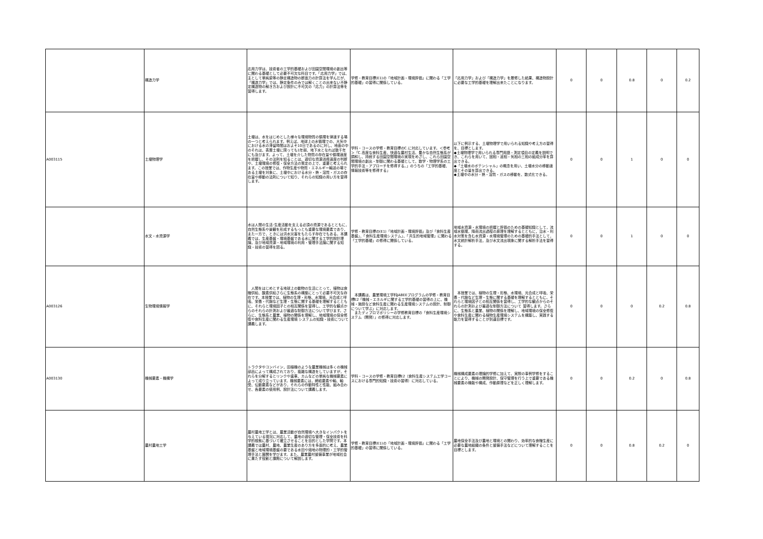| | 構造力学 | 応用力学は、技術者の工学的基礎および田園空間環境の創出等に関わる基礎として必要不可欠な科目です。「応用力学」では、主として単純梁等の静定構造物の断面力の計算法を学んだが、「構造力学」では、静定条件のみでは解くことの出来ない不静定構造物の解き方および設計に不可欠の「応力」の計算法等を習得します。 | 学修・教育目標(E1)の「地域計画・環境評価」に関わる「工学的基礎」の習得に関係している。 | 「応用力学」および「構造力学」を履修した結果、構造物設計に必要な工学的基礎を理解出来たことになります。 | 0 | 0 | 0.8 | 0 | 0.2 |
| A003115 | 土壌物理学 | 土壌は、水をはじめとした様々な環境物質の循環を律速する場の一つと考えられます。例えば、地球上の水循環での、大気中における水の滞留時間はおよそ10日であるのに対し、地面の中のそれは、表層土壌に限っても1年弱、地下水となれば数千年にも及びます。よって、土壌を介した物質の存在量や循環速度を把握し、その法則を知ることは、適切な資源消費速度の判断や、土壌環境の修復・保全方法の策定の上で、重要と考えられます。この授業では、作物生産や物質・エネルギー輸送の場である土壌を対象に、土壌中における水分・熱・溶質・ガスの存在量や移動の法則について知り、それらの知識の用い方を習得します。 | 学科・コースの学修・教育目標のC.に対応しています。＜参考＞「C.高度な食料生産、快適な農村生活、豊かな自然生態系が調和し、持続する田園空間環境の実現をめざし、これら田園空間環境の創出・制御に関わる基礎として、数学・物理学系の工学的手法・アプローチを修得する。」のうちの「工学的基礎、情報技術等を修得する」 | 以下に例示する、土壌物理学で用いられる知識や考え方の習得を、目標とします。 ◆土壌物理学で用いられる専門用語・測定項目の定義を説明でき、これらを用いて、固相・液相・気相の三相の組成分率を算出できる。 ◆「土壌水のポテンシャル」の概念を用い、土壌水分の移動速度とその量を算出できる。 ◆土壌中の水分・熱・溶質・ガスの移動を、数式化できる。 | 0 | 0 | 1 | 0 | 0 |
| | 水文・水資源学 | 水は人間の生活･生産活動を支える必須の資源であるとともに，自然生態系や景観を形成するもっとも重要な環境要素であり，また一方で，ときには洪水災害をもたらす存在でもある。本講義では，生産基盤・環境基盤である水に関する工学的設計理論，及び地域資源・地域環境の利用・管理手法論に関する知識・技術の習得を図る。 | 学修・教育目標の(E1)「地域計画・環境評価」及び「食料生産基盤」、「食料生産環境システム」、「共生的地域管理」に関わる「工学的基礎」の修得に関係している。 | 地域水資源・水環境の把握と評価のための基礎知識として，流域水循環，降雨流出過程の原理を理解するとともに，治水・利水対策を含む水資源・水環境管理のための基礎的手法として，水文統計解析手法，及び水文流出現象に関する解析手法を習得する。 | 0 | 0 | 1 | 0 | 0 |
| A003126 | 生物環境情報学 | 人間をはじめとする地球上の動物の生活にとって、植物は食糧供給、酸素供給さらに生態系の構築にとって必要不可欠な存在です。本授業では、植物の生理・形態、水環境、光合成と呼吸、栄養・代謝など生理・生態に関する基礎を理解するとともに、それらと環境因子との相互関係を習得し、工学的な観点からのそれらの計測および最適な制御方法について学びます。さらに、生態系と農業、植物の関係を理解し、地域環境の保全修復や食料生産に関わる生産環境 システムの知識・技術について講義します。 | 本講義は、農業環境工学科JABEEプログラムの学修・教育目標E2「機械・エネルギに関する工学的基礎の習得の上に、機械・施設など食料生産に関わる生産環境システムの設計、制御について学ぶ」に対応します。 またディプロマポリシーの学修教育目標の「食料生産環境システム（開発）」の修得に対応します。 | 本授業では、植物の生理・形態、水環境、光合成と呼吸、栄養・代謝など生理・生態に関する基礎を理解するとともに、それらと環境因子との相互関係を習得し、工学的な観点からのそれらの計測および最適な制御方法について 習得します。さらに、生態系と農業、植物の関係を理解し、地域環境の保全修復や食料生産に関わる植物生産環境システムを構築し、実践する能力を習得することが到達目標です。 | 0 | 0 | 0 | 0.2 | 0.8 |
| A003130 | 機械要素・機構学 | トラクタやコンバイン，田植機のような農業機械は多くの機械部品によって構成されており，複雑な構造をしていますが，それらを分解するとリンクや歯車、カムなどの単純な機械要素によって成り立っています。機械要素には，締結要素や軸、軸受、伝動要素などがあり，それらの作動特性と性能、組み合わせ、各要素の使用例、設計法について講義します。 | 学科・コースの学修・教育目標E2（食料生産システム工学コースにおける専門的知識・技術の習得）に対応している。 | 機械構成要素の理論的学修に加えて、実際の事例学修をすることにより、機械の開発設計、保守管理を行う上で重要である機械要素の機能や構成、作動原理などを正しく理解します。 | 0 | 0 | 0.2 | 0 | 0.8 |
| | 農村農地工学 | 農村農地工学とは、農業活動が自然環境へ大きなインパクトを与えている現況に対応して、農地の適切な管理・保全技術を科学的根拠に基づいて確立させることを目的とした学問です。本講義では農村、農地、農業生産のあり方を多面的に考え、農業基盤と地域環境基盤の要である水田や畑地の物理的・工学的管理手法と展開を学びます。また、農業農村整備事業が地域社会に果たす役割と課題について解説します。 | 学修・教育目標(E1)の「地域計画・環境評価」に関わる「工学的基礎」の習得に関係している。 | 農地保全手法及び農地と環境との関わり、効率的な食糧生産に必要な農地組織の条件と整備手法などについて理解することを目標とします。 | 0 | 0 | 0.8 | 0.2 | 0 |